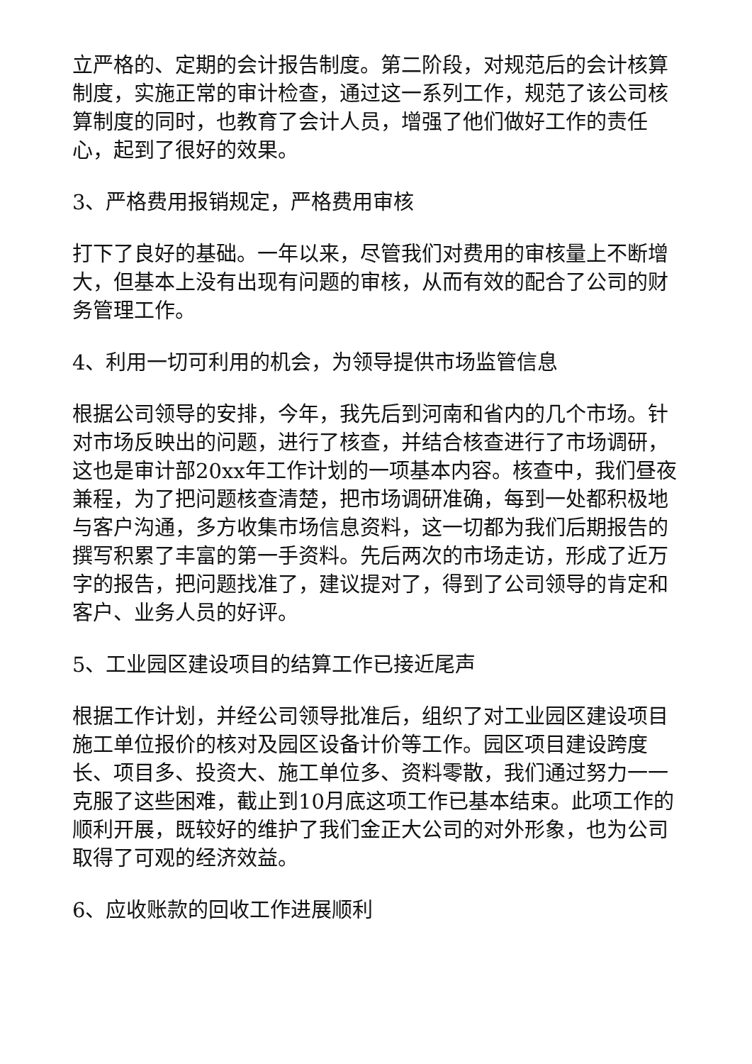立严格的、定期的会计报告制度。第二阶段，对规范后的会计核算制度，实施正常的审计检查，通过这一系列工作，规范了该公司核算制度的同时，也教育了会计人员，增强了他们做好工作的责任心，起到了很好的效果。
3、严格费用报销规定，严格费用审核
打下了良好的基础。一年以来，尽管我们对费用的审核量上不断增大，但基本上没有出现有问题的审核，从而有效的配合了公司的财务管理工作。
4、利用一切可利用的机会，为领导提供市场监管信息
根据公司领导的安排，今年，我先后到河南和省内的几个市场。针对市场反映出的问题，进行了核查，并结合核查进行了市场调研，这也是审计部20xx年工作计划的一项基本内容。核查中，我们昼夜兼程，为了把问题核查清楚，把市场调研准确，每到一处都积极地与客户沟通，多方收集市场信息资料，这一切都为我们后期报告的撰写积累了丰富的第一手资料。先后两次的市场走访，形成了近万字的报告，把问题找准了，建议提对了，得到了公司领导的肯定和客户、业务人员的好评。
5、工业园区建设项目的结算工作已接近尾声
根据工作计划，并经公司领导批准后，组织了对工业园区建设项目施工单位报价的核对及园区设备计价等工作。园区项目建设跨度长、项目多、投资大、施工单位多、资料零散，我们通过努力一一克服了这些困难，截止到10月底这项工作已基本结束。此项工作的顺利开展，既较好的维护了我们金正大公司的对外形象，也为公司取得了可观的经济效益。
6、应收账款的回收工作进展顺利